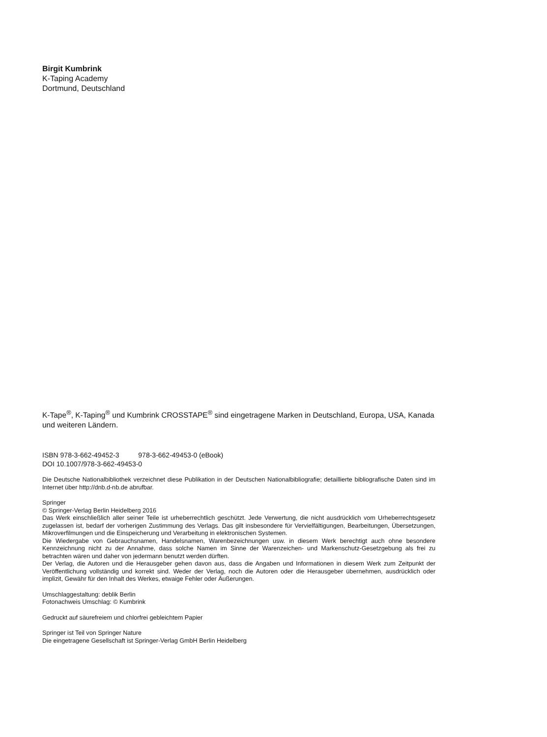Birgit Kumbrink
K-Taping Academy
Dortmund, Deutschland
K-Tape<sup>®</sup>, K-Taping<sup>®</sup> und Kumbrink CROSSTAPE<sup>®</sup> sind eingetragene Marken in Deutschland, Europa, USA, Kanada und weiteren Ländern.
ISBN 978-3-662-49452-3 978-3-662-49453-0 (eBook)
DOI 10.1007/978-3-662-49453-0
Die Deutsche Nationalbibliothek verzeichnet diese Publikation in der Deutschen Nationalbibliografie; detaillierte bibliografische Daten sind im Internet über http://dnb.d-nb.de abrufbar.
Springer
© Springer-Verlag Berlin Heidelberg 2016
Das Werk einschließlich aller seiner Teile ist urheberrechtlich geschützt. Jede Verwertung, die nicht ausdrücklich vom Urheberrechtsgesetz zugelassen ist, bedarf der vorherigen Zustimmung des Verlags. Das gilt insbesondere für Vervielfältigungen, Bearbeitungen, Übersetzungen, Mikroverfilmungen und die Einspeicherung und Verarbeitung in elektronischen Systemen.
Die Wiedergabe von Gebrauchsnamen, Handelsnamen, Warenbezeichnungen usw. in diesem Werk berechtigt auch ohne besondere Kennzeichnung nicht zu der Annahme, dass solche Namen im Sinne der Warenzeichen- und Markenschutz-Gesetzgebung als frei zu betrachten wären und daher von jedermann benutzt werden dürften.
Der Verlag, die Autoren und die Herausgeber gehen davon aus, dass die Angaben und Informationen in diesem Werk zum Zeitpunkt der Veröffentlichung vollständig und korrekt sind. Weder der Verlag, noch die Autoren oder die Herausgeber übernehmen, ausdrücklich oder implizit, Gewähr für den Inhalt des Werkes, etwaige Fehler oder Äußerungen.
Umschlaggestaltung: deblik Berlin
Fotonachweis Umschlag: © Kumbrink
Gedruckt auf säurefreiem und chlorfrei gebleichtem Papier
Springer ist Teil von Springer Nature
Die eingetragene Gesellschaft ist Springer-Verlag GmbH Berlin Heidelberg